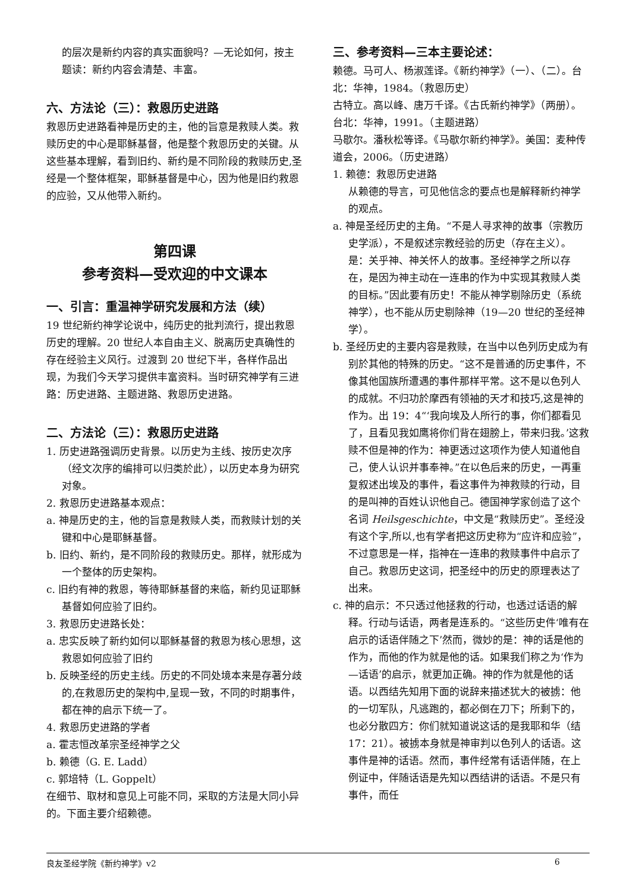的层次是新约内容的真实面貌吗？—无论如何，按主题读：新约内容会清楚、丰富。
六、方法论（三）：救恩历史进路
救恩历史进路看神是历史的主，他的旨意是救赎人类。救赎历史的中心是耶稣基督，他是整个救恩历史的关键。从这些基本理解，看到旧约、新约是不同阶段的救赎历史,圣经是一个整体框架，耶稣基督是中心，因为他是旧约救恩的应验，又从他带入新约。
第四课
参考资料—受欢迎的中文课本
一、引言：重温神学研究发展和方法（续）
19 世纪新约神学论说中，纯历史的批判流行，提出救恩历史的理解。20 世纪人本自由主义、脱离历史真确性的存在经验主义风行。过渡到 20 世纪下半，各样作品出现，为我们今天学习提供丰富资料。当时研究神学有三进路：历史进路、主题进路、救恩历史进路。
二、方法论（三）：救恩历史进路
1. 历史进路强调历史背景。以历史为主线、按历史次序（经文次序的编排可以归类於此），以历史本身为研究对象。
2. 救恩历史进路基本观点：
a. 神是历史的主，他的旨意是救赎人类，而救赎计划的关键和中心是耶稣基督。
b. 旧约、新约，是不同阶段的救赎历史。那样，就形成为一个整体的历史架构。
c. 旧约有神的救恩，等待耶稣基督的来临，新约见证耶稣基督如何应验了旧约。
3. 救恩历史进路长处：
a. 忠实反映了新约如何以耶稣基督的救恩为核心思想，这救恩如何应验了旧约
b. 反映圣经的历史主线。历史的不同处境本来是存著分歧的,在救恩历史的架构中,呈现一致，不同的时期事件，都在神的启示下统一了。
4. 救恩历史进路的学者
a. 霍志恒改革宗圣经神学之父
b. 赖德（G. E. Ladd）
c. 郭培特（L. Goppelt）
在细节、取材和意见上可能不同，采取的方法是大同小异的。下面主要介绍赖德。
三、参考资料—三本主要论述：
赖德。马可人、杨淑莲译。《新约神学》（一）、（二）。台北：华神，1984。（救恩历史）
古特立。高以峰、唐万千译。《古氏新约神学》（两册）。台北：华神，1991。（主题进路）
马歇尔。潘秋松等译。《马歇尔新约神学》。美国：麦种传道会，2006。（历史进路）
1. 赖德：救恩历史进路
从赖德的导言，可见他信念的要点也是解释新约神学的观点。
a. 神是圣经历史的主角。“不是人寻求神的故事（宗教历史学派），不是叙述宗教经验的历史（存在主义）。是：关乎神、神关怀人的故事。圣经神学之所以存在，是因为神主动在一连串的作为中实现其救赎人类的目标。”因此要有历史！不能从神学剔除历史（系统神学），也不能从历史剔除神（19—20 世纪的圣经神学）。
b. 圣经历史的主要内容是救赎，在当中以色列历史成为有别於其他的特殊的历史。“这不是普通的历史事件，不像其他国族所遭遇的事件那样平常。这不是以色列人的成就。不归功於摩西有领袖的天才和技巧,这是神的作为。出 19：4“‘我向埃及人所行的事，你们都看见了，且看见我如鹰将你们背在翅膀上，带来归我。’这救赎不但是神的作为：神更透过这项作为使人知道他自己，使人认识并事奉神。”在以色后来的历史，一再重复叙述出埃及的事件，看这事件为神救赎的行动，目的是叫神的百姓认识他自己。德国神学家创造了这个名词 Heilsgeschichte，中文是“救赎历史”。圣经没有这个字,所以,也有学者把这历史称为“应许和应验”，不过意思是一样，指神在一连串的救赎事件中启示了自己。救恩历史这词，把圣经中的历史的原理表达了出来。
c. 神的启示：不只透过他拯救的行动，也透过话语的解释。行动与话语，两者是连系的。“这些历史件‘唯有在启示的话语伴随之下’然而，微妙的是：神的话是他的作为，而他的作为就是他的话。如果我们称之为‘作为—话语’的启示，就更加正确。神的作为就是他的话语。以西结先知用下面的说辞来描述犹大的被掳：他的一切军队，凡逃跑的，都必倒在刀下；所剩下的，也必分散四方：你们就知道说这话的是我耶和华（结 17：21）。被掳本身就是神审判以色列人的话语。这事件是神的话语。然而，事件经常有话语伴随，在上例证中，伴随话语是先知以西结讲的话语。不是只有事件，而任
良友圣经学院《新约神学》v2 6